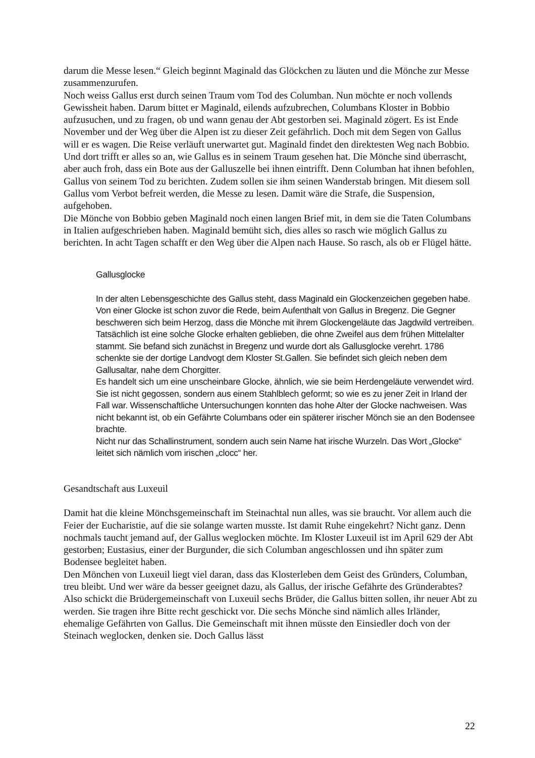darum die Messe lesen.“ Gleich beginnt Maginald das Glöckchen zu läuten und die Mönche zur Messe zusammenzurufen.
Noch weiss Gallus erst durch seinen Traum vom Tod des Columban. Nun möchte er noch vollends Gewissheit haben. Darum bittet er Maginald, eilends aufzubrechen, Columbans Kloster in Bobbio aufzusuchen, und zu fragen, ob und wann genau der Abt gestorben sei. Maginald zögert. Es ist Ende November und der Weg über die Alpen ist zu dieser Zeit gefährlich. Doch mit dem Segen von Gallus will er es wagen. Die Reise verläuft unerwartet gut. Maginald findet den direktesten Weg nach Bobbio. Und dort trifft er alles so an, wie Gallus es in seinem Traum gesehen hat. Die Mönche sind überrascht, aber auch froh, dass ein Bote aus der Galluszelle bei ihnen eintrifft. Denn Columban hat ihnen befohlen, Gallus von seinem Tod zu berichten. Zudem sollen sie ihm seinen Wanderstab bringen. Mit diesem soll Gallus vom Verbot befreit werden, die Messe zu lesen. Damit wäre die Strafe, die Suspension, aufgehoben.
Die Mönche von Bobbio geben Maginald noch einen langen Brief mit, in dem sie die Taten Columbans in Italien aufgeschrieben haben. Maginald bemüht sich, dies alles so rasch wie möglich Gallus zu berichten. In acht Tagen schafft er den Weg über die Alpen nach Hause. So rasch, als ob er Flügel hätte.
Gallusglocke
In der alten Lebensgeschichte des Gallus steht, dass Maginald ein Glockenzeichen gegeben habe. Von einer Glocke ist schon zuvor die Rede, beim Aufenthalt von Gallus in Bregenz. Die Gegner beschweren sich beim Herzog, dass die Mönche mit ihrem Glockengeläute das Jagdwild vertreiben. Tatsächlich ist eine solche Glocke erhalten geblieben, die ohne Zweifel aus dem frühen Mittelalter stammt. Sie befand sich zunächst in Bregenz und wurde dort als Gallusglocke verehrt. 1786 schenkte sie der dortige Landvogt dem Kloster St.Gallen. Sie befindet sich gleich neben dem Gallusaltar, nahe dem Chorgitter.
Es handelt sich um eine unscheinbare Glocke, ähnlich, wie sie beim Herdengeläute verwendet wird. Sie ist nicht gegossen, sondern aus einem Stahlblech geformt; so wie es zu jener Zeit in Irland der Fall war. Wissenschaftliche Untersuchungen konnten das hohe Alter der Glocke nachweisen. Was nicht bekannt ist, ob ein Gefährte Columbans oder ein späterer irischer Mönch sie an den Bodensee brachte.
Nicht nur das Schallinstrument, sondern auch sein Name hat irische Wurzeln. Das Wort „Glocke“ leitet sich nämlich vom irischen „clocc“ her.
Gesandtschaft aus Luxeuil
Damit hat die kleine Mönchsgemeinschaft im Steinachtal nun alles, was sie braucht. Vor allem auch die Feier der Eucharistie, auf die sie solange warten musste. Ist damit Ruhe eingekehrt? Nicht ganz. Denn nochmals taucht jemand auf, der Gallus weglocken möchte. Im Kloster Luxeuil ist im April 629 der Abt gestorben; Eustasius, einer der Burgunder, die sich Columban angeschlossen und ihn später zum Bodensee begleitet haben.
Den Mönchen von Luxeuil liegt viel daran, dass das Klosterleben dem Geist des Gründers, Columban, treu bleibt. Und wer wäre da besser geeignet dazu, als Gallus, der irische Gefährte des Gründerabtes? Also schickt die Brüdergemeinschaft von Luxeuil sechs Brüder, die Gallus bitten sollen, ihr neuer Abt zu werden. Sie tragen ihre Bitte recht geschickt vor. Die sechs Mönche sind nämlich alles Irländer, ehemalige Gefährten von Gallus. Die Gemeinschaft mit ihnen müsste den Einsiedler doch von der Steinach weglocken, denken sie. Doch Gallus lässt
22